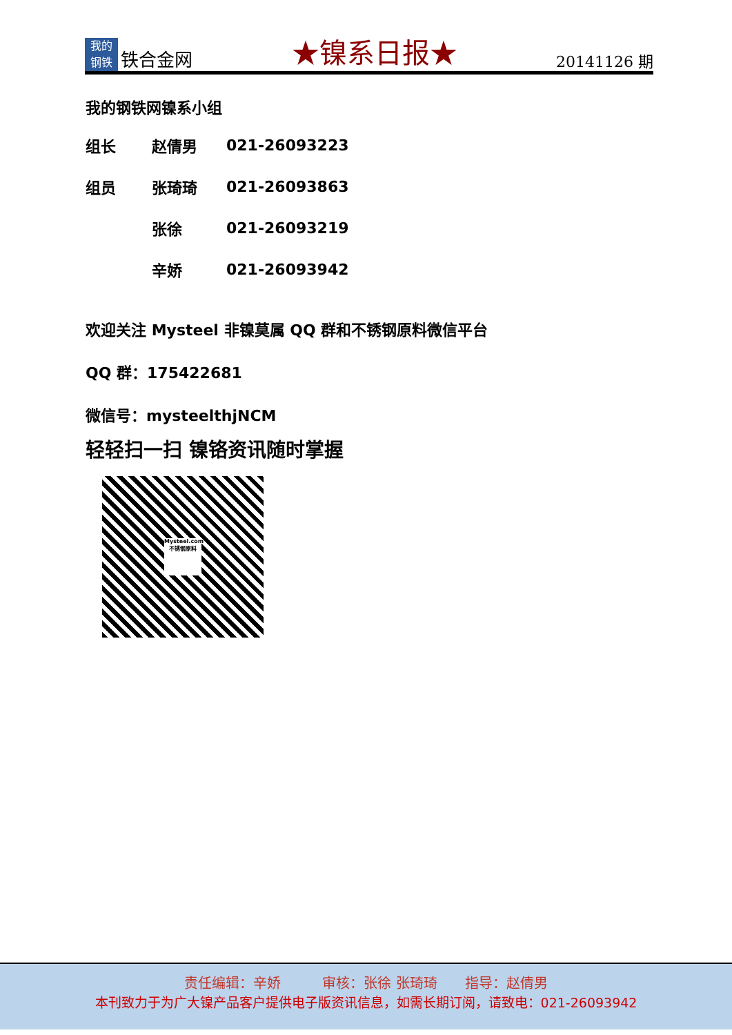我的
钢铁
铁合金网
★镍系日报★
20141126 期
我的钢铁网镍系小组
| 组长 | 赵倩男 | 021-26093223 |
| 组员 | 张琦琦 | 021-26093863 |
| | 张徐 | 021-26093219 |
| | 辛娇 | 021-26093942 |
欢迎关注 Mysteel 非镍莫属 QQ 群和不锈钢原料微信平台
QQ 群：175422681
微信号：mysteelthjNCM
轻轻扫一扫 镍铬资讯随时掌握
Mysteel.com
不锈钢原料
责任编辑：辛娇　　　审核：张徐 张琦琦　　指导：赵倩男
本刊致力于为广大镍产品客户提供电子版资讯信息，如需长期订阅，请致电：021-26093942